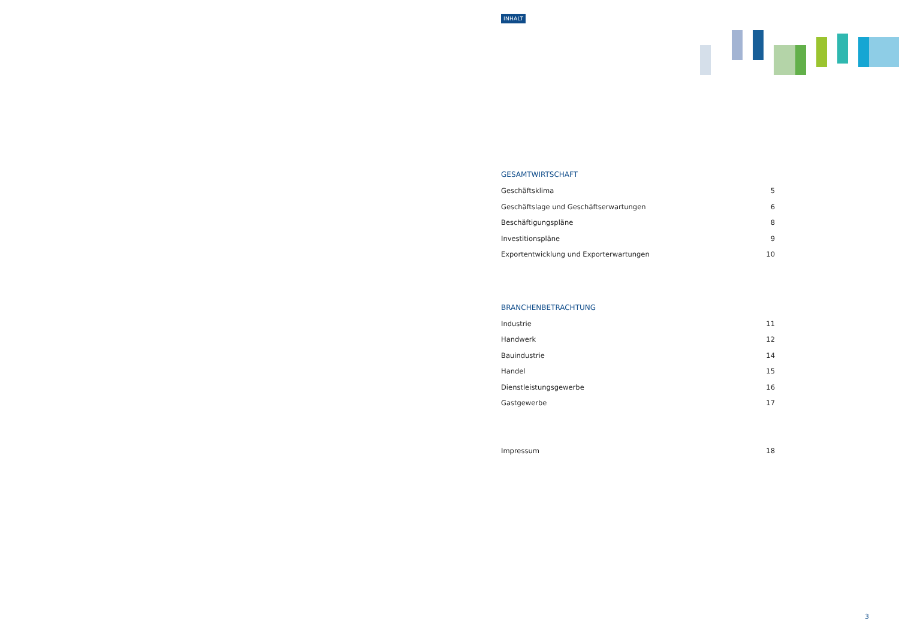INHALT
GESAMTWIRTSCHAFT
Geschäftsklima 5
Geschäftslage und Geschäftserwartungen 6
Beschäftigungspläne 8
Investitionspläne 9
Exportentwicklung und Exporterwartungen 10
BRANCHENBETRACHTUNG
Industrie 11
Handwerk 12
Bauindustrie 14
Handel 15
Dienstleistungsgewerbe 16
Gastgewerbe 17
Impressum 18
3